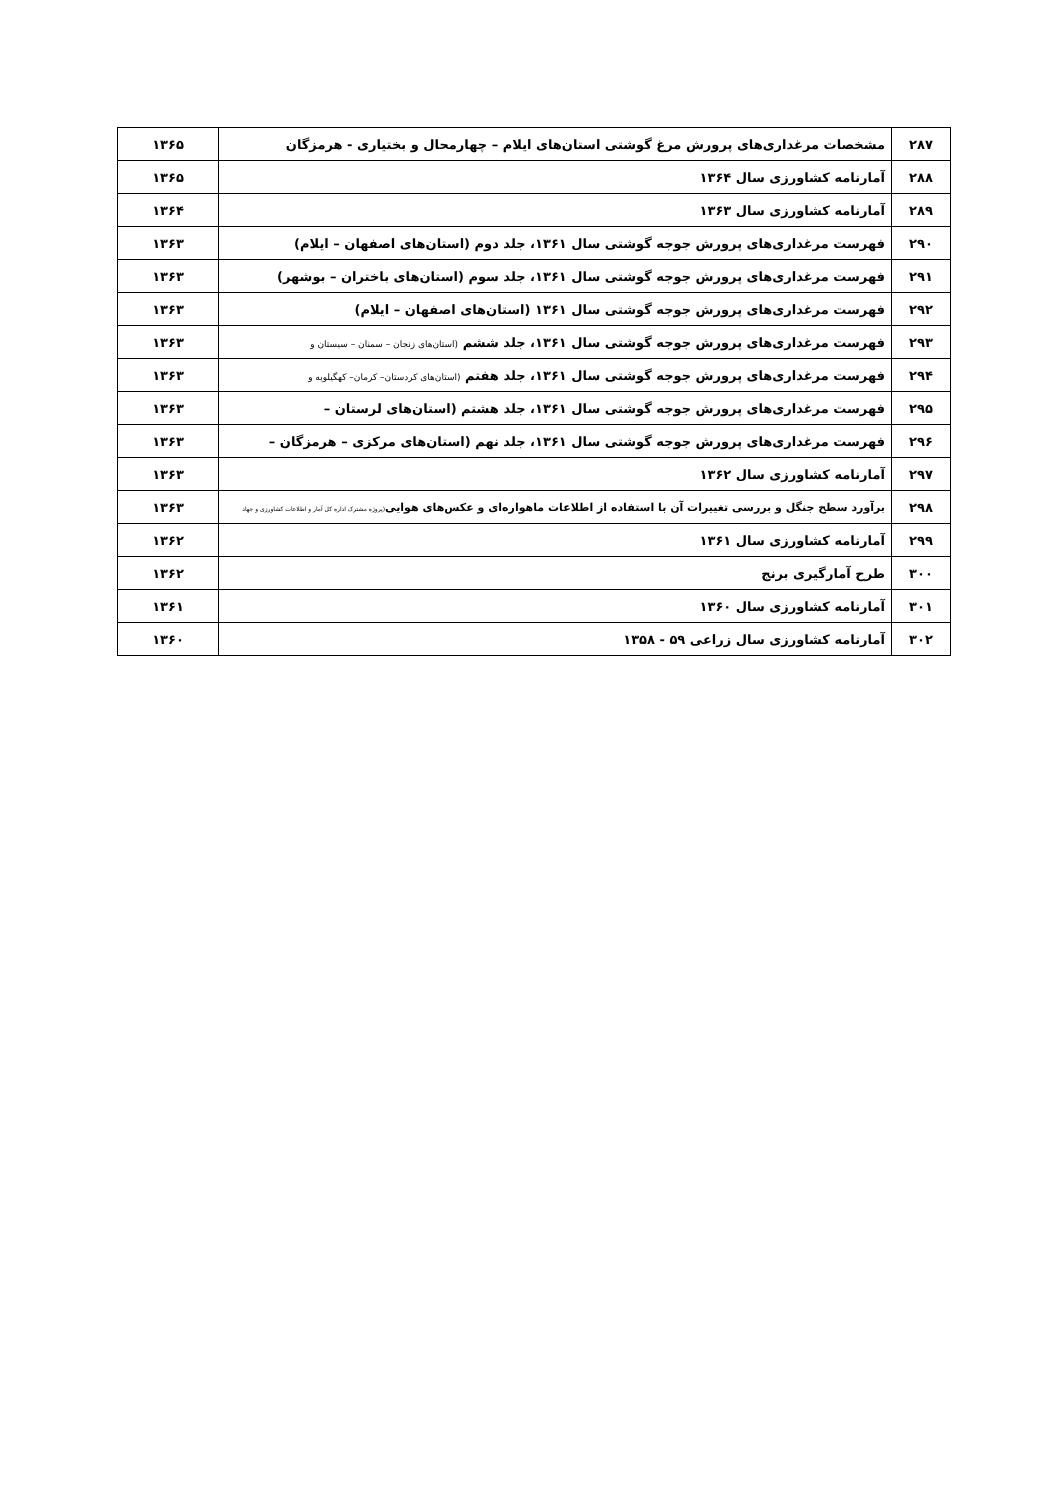| ۲۸۷ | مشخصات مرغداری‌های پرورش مرغ گوشتی استان‌های ایلام – چهارمحال و بختیاری - هرمزگان | ۱۳۶۵ |
| ۲۸۸ | آمارنامه کشاورزی سال ۱۳۶۴ | ۱۳۶۵ |
| ۲۸۹ | آمارنامه کشاورزی سال ۱۳۶۳ | ۱۳۶۴ |
| ۲۹۰ | فهرست مرغداری‌های پرورش جوجه گوشتی سال ۱۳۶۱، جلد دوم (استان‌های اصفهان – ایلام) | ۱۳۶۳ |
| ۲۹۱ | فهرست مرغداری‌های پرورش جوجه گوشتی سال ۱۳۶۱، جلد سوم (استان‌های باختران – بوشهر) | ۱۳۶۳ |
| ۲۹۲ | فهرست مرغداری‌های پرورش جوجه گوشتی سال ۱۳۶۱ (استان‌های اصفهان – ایلام) | ۱۳۶۳ |
| ۲۹۳ | فهرست مرغداری‌های پرورش جوجه گوشتی سال ۱۳۶۱، جلد ششم (استان‌های زنجان – سمنان – سیستان و | ۱۳۶۳ |
| ۲۹۴ | فهرست مرغداری‌های پرورش جوجه گوشتی سال ۱۳۶۱، جلد هفتم (استان‌های کردستان– کرمان– کهگیلویه و | ۱۳۶۳ |
| ۲۹۵ | فهرست مرغداری‌های پرورش جوجه گوشتی سال ۱۳۶۱، جلد هشتم (استان‌های لرستان – | ۱۳۶۳ |
| ۲۹۶ | فهرست مرغداری‌های پرورش جوجه گوشتی سال ۱۳۶۱، جلد نهم (استان‌های مرکزی – هرمزگان – | ۱۳۶۳ |
| ۲۹۷ | آمارنامه کشاورزی سال ۱۳۶۲ | ۱۳۶۳ |
| ۲۹۸ | برآورد سطح جنگل و بررسی تغییرات آن با استفاده از اطلاعات ماهواره‌ای و عکس‌های هوایی (پروژه مشترک اداره کل آمار و اطلاعات کشاورزی و جهاد | ۱۳۶۳ |
| ۲۹۹ | آمارنامه کشاورزی سال ۱۳۶۱ | ۱۳۶۲ |
| ۳۰۰ | طرح آمارگیری برنج | ۱۳۶۲ |
| ۳۰۱ | آمارنامه کشاورزی سال ۱۳۶۰ | ۱۳۶۱ |
| ۳۰۲ | آمارنامه کشاورزی سال زراعی ۵۹ - ۱۳۵۸ | ۱۳۶۰ |